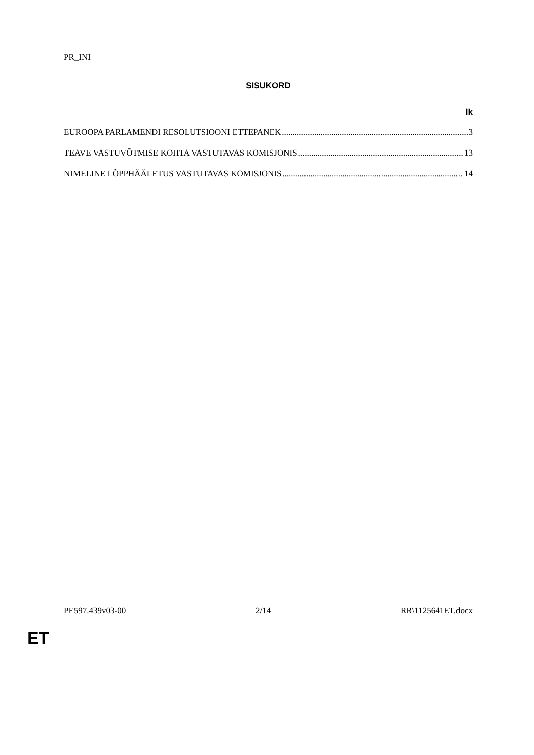PR_INI
SISUKORD
lk
EUROOPA PARLAMENDI RESOLUTSIOONI ETTEPANEK 3
TEAVE VASTUVÕTMISE KOHTA VASTUTAVAS KOMISJONIS 13
NIMELINE LÕPPHÄÄLETUS VASTUTAVAS KOMISJONIS 14
PE597.439v03-00 2/14 RR\1125641ET.docx
ET